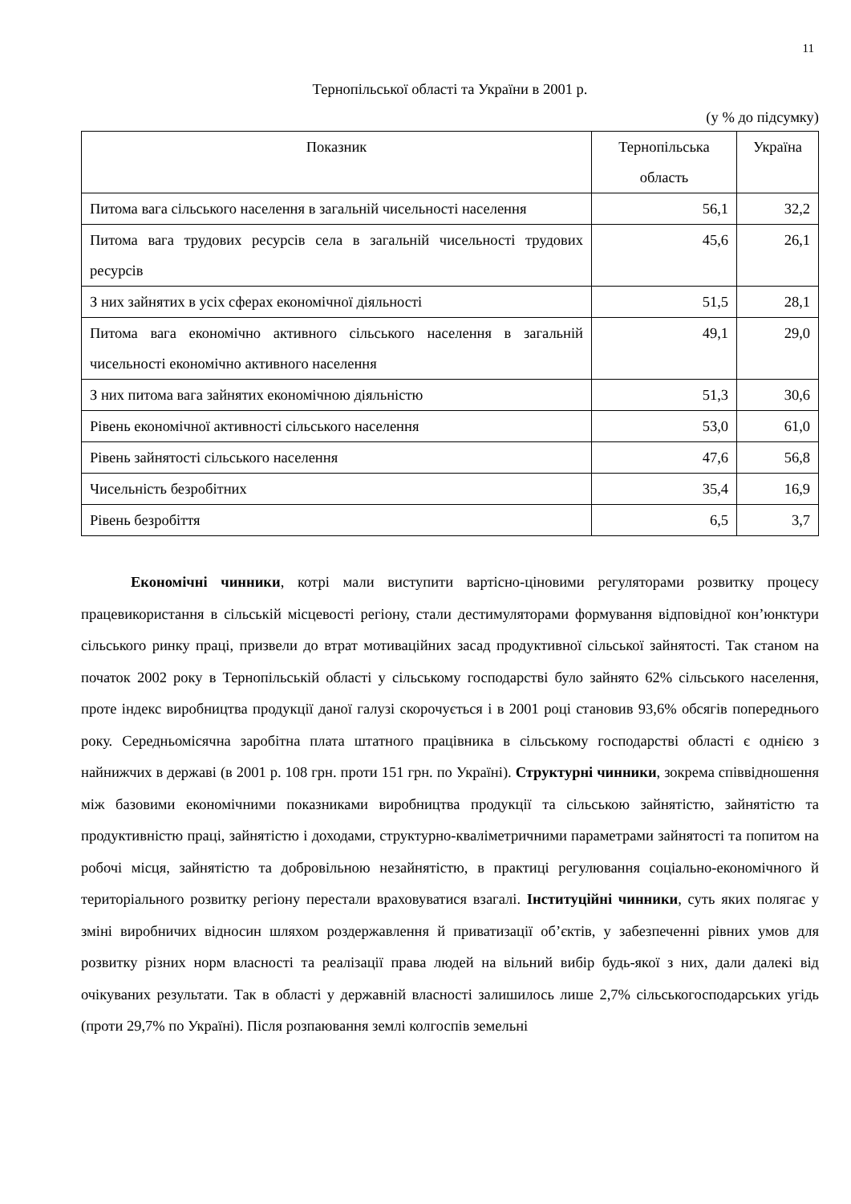11
Тернопільської області та України в 2001 р.
(у % до підсумку)
| Показник | Тернопільська область | Україна |
| --- | --- | --- |
| Питома вага сільського населення в загальній чисельності населення | 56,1 | 32,2 |
| Питома вага трудових ресурсів села в загальній чисельності трудових ресурсів | 45,6 | 26,1 |
| З них зайнятих в усіх сферах економічної діяльності | 51,5 | 28,1 |
| Питома вага економічно активного сільського населення в загальній чисельності економічно активного населення | 49,1 | 29,0 |
| З них питома вага зайнятих економічною діяльністю | 51,3 | 30,6 |
| Рівень економічної активності сільського населення | 53,0 | 61,0 |
| Рівень зайнятості сільського населення | 47,6 | 56,8 |
| Чисельність безробітних | 35,4 | 16,9 |
| Рівень безробіття | 6,5 | 3,7 |
Економічні чинники, котрі мали виступити вартісно-ціновими регуляторами розвитку процесу працевикористання в сільській місцевості регіону, стали дестимуляторами формування відповідної кон’юнктури сільського ринку праці, призвели до втрат мотиваційних засад продуктивної сільської зайнятості. Так станом на початок 2002 року в Тернопільській області у сільському господарстві було зайнято 62% сільського населення, проте індекс виробництва продукції даної галузі скорочується і в 2001 році становив 93,6% обсягів попереднього року. Середньомісячна заробітна плата штатного працівника в сільському господарстві області є однією з найнижчих в державі (в 2001 р. 108 грн. проти 151 грн. по Україні). Структурні чинники, зокрема співвідношення між базовими економічними показниками виробництва продукції та сільською зайнятістю, зайнятістю та продуктивністю праці, зайнятістю і доходами, структурно-кваліметричними параметрами зайнятості та попитом на робочі місця, зайнятістю та добровільною незайнятістю, в практиці регулювання соціально-економічного й територіального розвитку регіону перестали враховуватися взагалі. Інституційні чинники, суть яких полягає у зміні виробничих відносин шляхом роздержавлення й приватизації об’єктів, у забезпеченні рівних умов для розвитку різних норм власності та реалізації права людей на вільний вибір будь-якої з них, дали далекі від очікуваних результати. Так в області у державній власності залишилось лише 2,7% сільськогосподарських угідь (проти 29,7% по Україні). Після розпаювання землі колгоспів земельні